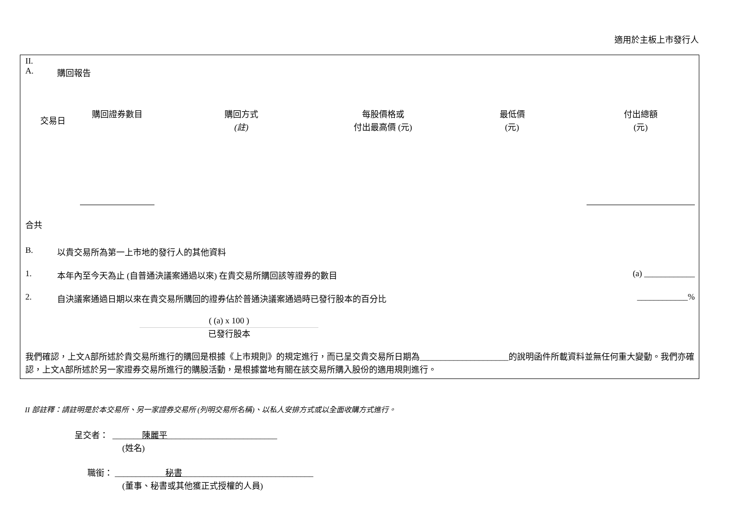適用於主板上市發行人
II.
A. 購回報告
| 交易日 | 購回證券數目 | 購回方式 (註) | 每股價格或 付出最高價 (元) | 最低價 (元) | 付出總額 (元) |
| --- | --- | --- | --- | --- | --- |
合共
B. 以貴交易所為第一上市地的發行人的其他資料
1. 本年內至今天為止 (自普通決議案通過以來) 在貴交易所購回該等證券的數目 (a) ____________
2. 自決議案通過日期以來在貴交易所購回的證券佔於普通決議案通過時已發行股本的百分比 ____________%
( (a) x 100 )
已發行股本
我們確認，上文A部所述於貴交易所進行的購回是根據《上市規則》的規定進行，而已呈交貴交易所日期為_____________________的說明函件所載資料並無任何重大變動。我們亦確認，上文A部所述於另一家證券交易所進行的購股活動，是根據當地有關在該交易所購入股份的適用規則進行。
II 部註釋：請註明是於本交易所、另一家證券交易所 (列明交易所名稱)、以私人安排方式或以全面收購方式進行。
呈交者： _______陳麗平__________________________
(姓名)
職銜： ____________秘書_______________________________
(董事、秘書或其他獲正式授權的人員)